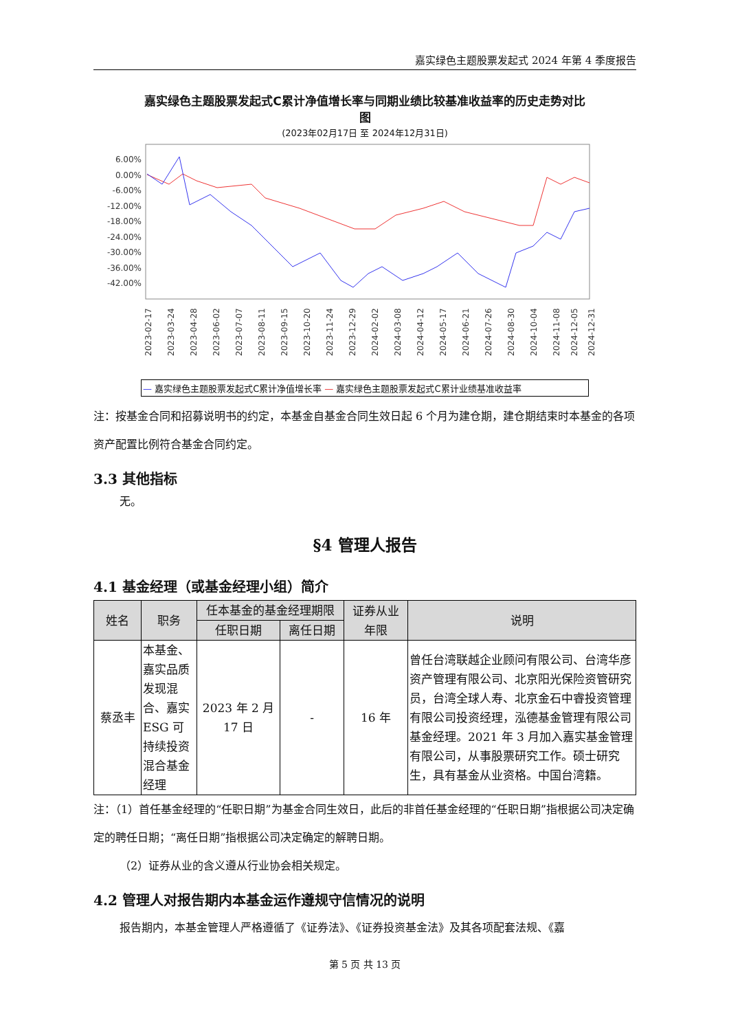嘉实绿色主题股票发起式 2024 年第 4 季度报告
嘉实绿色主题股票发起式C累计净值增长率与同期业绩比较基准收益率的历史走势对比
图
(2023年02月17日 至 2024年12月31日)
6.00%
0.00%
-6.00%
-12.00%
-18.00%
-24.00%
-30.00%
-36.00%
-42.00%
2023-02-17
2023-03-24
2023-04-28
2023-06-02
2023-07-07
2023-08-11
2023-09-15
2023-10-20
2023-11-24
2023-12-29
2024-02-02
2024-03-08
2024-04-12
2024-05-17
2024-06-21
2024-07-26
2024-08-30
2024-10-04
2024-11-08
2024-12-05
2024-12-31
— 嘉实绿色主题股票发起式C累计净值增长率 — 嘉实绿色主题股票发起式C累计业绩基准收益率
注：按基金合同和招募说明书的约定，本基金自基金合同生效日起 6 个月为建仓期，建仓期结束时本基金的各项资产配置比例符合基金合同约定。
3.3 其他指标
无。
§4 管理人报告
4.1 基金经理（或基金经理小组）简介
| 姓名 | 职务 | 任本基金的基金经理期限 | | 证券从业 年限 | 说明 |
| --- | --- | --- | --- | --- | --- |
| | | 任职日期 | 离任日期 | | |
| 蔡丞丰 | 本基金、嘉实品质发现混合、嘉实ESG 可持续投资混合基金经理 | 2023 年 2 月 17 日 | - | 16 年 | 曾任台湾联越企业顾问有限公司、台湾华彦资产管理有限公司、北京阳光保险资管研究员，台湾全球人寿、北京金石中睿投资管理有限公司投资经理，泓德基金管理有限公司基金经理。2021 年 3 月加入嘉实基金管理有限公司，从事股票研究工作。硕士研究生，具有基金从业资格。中国台湾籍。 |
注：（1）首任基金经理的“任职日期”为基金合同生效日，此后的非首任基金经理的“任职日期”指根据公司决定确定的聘任日期；“离任日期”指根据公司决定确定的解聘日期。
（2）证券从业的含义遵从行业协会相关规定。
4.2 管理人对报告期内本基金运作遵规守信情况的说明
报告期内，本基金管理人严格遵循了《证券法》、《证券投资基金法》及其各项配套法规、《嘉
第 5 页 共 13 页